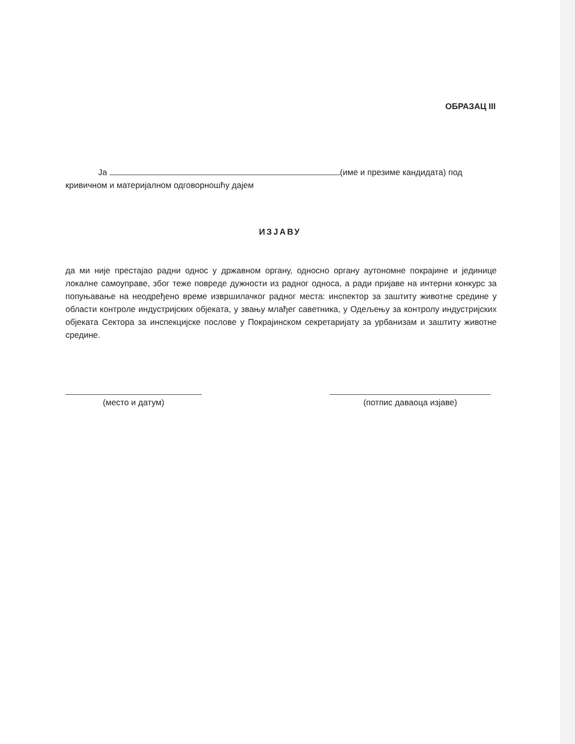ОБРАЗАЦ III
Ја (име и презиме кандидата) под
кривичном и материјалном одговорношћу дајем
ИЗЈАВУ
да ми није престајао радни однос у државном органу, односно органу аутономне покрајине и јединице локалне самоуправе, због теже повреде дужности из радног односа, а ради пријаве на интерни конкурс за попуњавање на неодређено време извршилачког радног места: инспектор за заштиту животне средине у области контроле индустријских објеката, у звању млађег саветника, у Одељењу за контролу индустријских објеката Сектора за инспекцијске послове у Покрајинском секретаријату за урбанизам и заштиту животне средине.
(место и датум) (потпис даваоца изјаве)